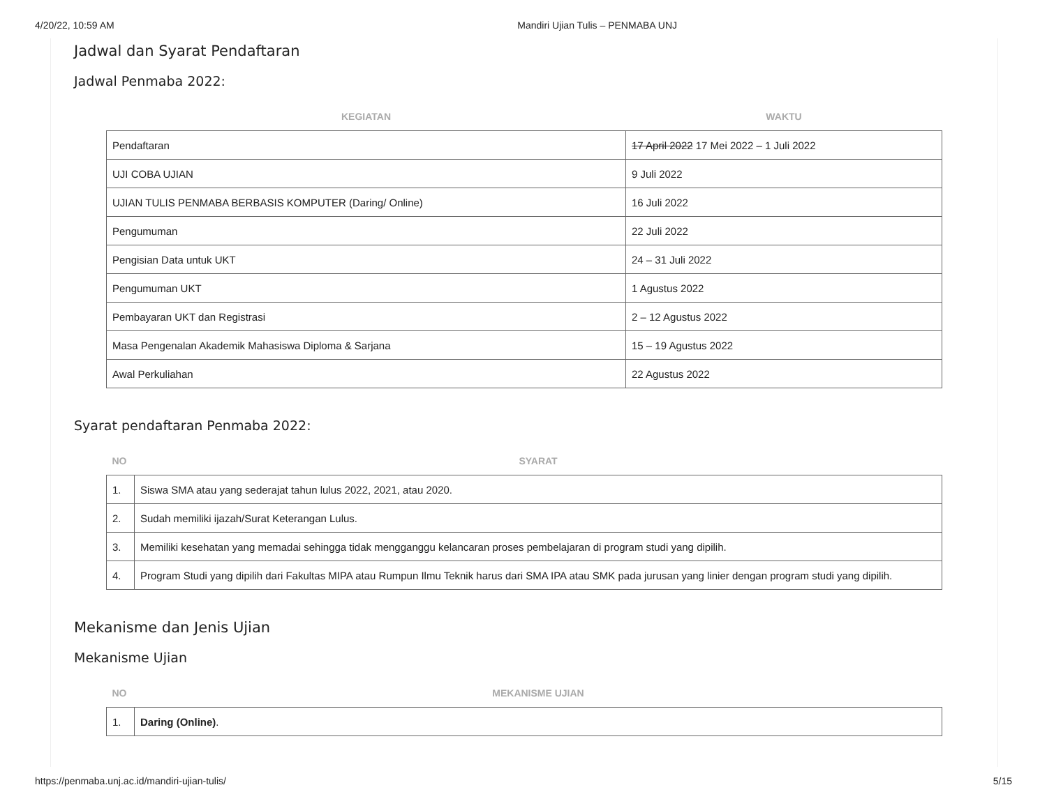4/20/22, 10:59 AM Mandiri Ujian Tulis – PENMABA UNJ
Jadwal dan Syarat Pendaftaran
Jadwal Penmaba 2022:
| KEGIATAN | WAKTU |
| --- | --- |
| Pendaftaran | 17 April 2022 17 Mei 2022 – 1 Juli 2022 |
| UJI COBA UJIAN | 9 Juli 2022 |
| UJIAN TULIS PENMABA BERBASIS KOMPUTER (Daring/ Online) | 16 Juli 2022 |
| Pengumuman | 22 Juli 2022 |
| Pengisian Data untuk UKT | 24 – 31 Juli 2022 |
| Pengumuman UKT | 1 Agustus 2022 |
| Pembayaran UKT dan Registrasi | 2 – 12 Agustus 2022 |
| Masa Pengenalan Akademik Mahasiswa Diploma & Sarjana | 15 – 19 Agustus 2022 |
| Awal Perkuliahan | 22 Agustus 2022 |
Syarat pendaftaran Penmaba 2022:
| NO | SYARAT |
| --- | --- |
| 1. | Siswa SMA atau yang sederajat tahun lulus 2022, 2021, atau 2020. |
| 2. | Sudah memiliki ijazah/Surat Keterangan Lulus. |
| 3. | Memiliki kesehatan yang memadai sehingga tidak mengganggu kelancaran proses pembelajaran di program studi yang dipilih. |
| 4. | Program Studi yang dipilih dari Fakultas MIPA atau Rumpun Ilmu Teknik harus dari SMA IPA atau SMK pada jurusan yang linier dengan program studi yang dipilih. |
Mekanisme dan Jenis Ujian
Mekanisme Ujian
| NO | MEKANISME UJIAN |
| --- | --- |
| 1. | Daring (Online) . |
https://penmaba.unj.ac.id/mandiri-ujian-tulis/ 5/15